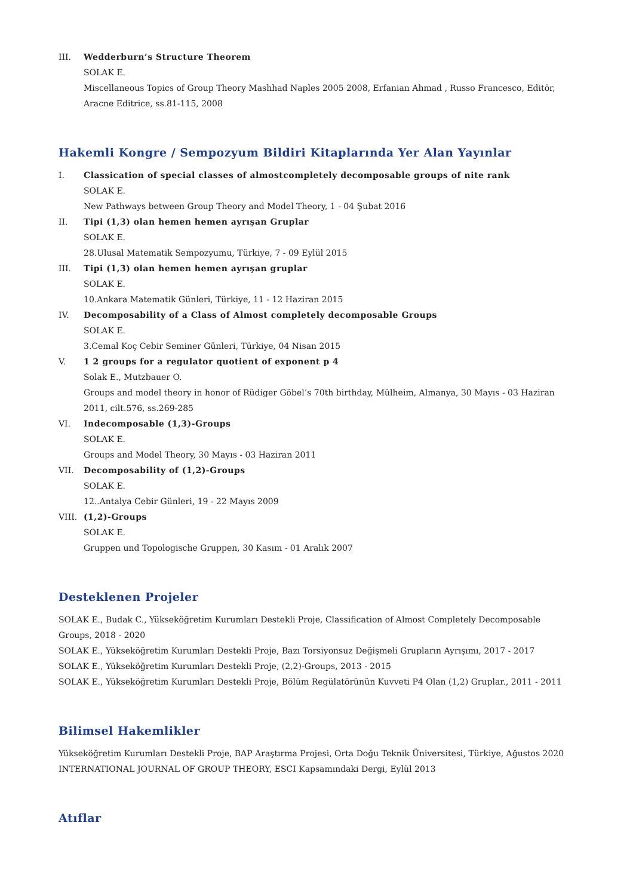III. Wedderburn’s Structure Theorem
SOLAK E.
Miscellaneous Topics of Group Theory Mashhad Naples 2005 2008, Erfanian Ahmad , Russo Francesco, Editör, Aracne Editrice, ss.81-115, 2008
Hakemli Kongre / Sempozyum Bildiri Kitaplarında Yer Alan Yayınlar
I. Classication of special classes of almostcompletely decomposable groups of nite rank
SOLAK E.
New Pathways between Group Theory and Model Theory, 1 - 04 Şubat 2016
II. Tipi (1,3) olan hemen hemen ayrışan Gruplar
SOLAK E.
28.Ulusal Matematik Sempozyumu, Türkiye, 7 - 09 Eylül 2015
III. Tipi (1,3) olan hemen hemen ayrışan gruplar
SOLAK E.
10.Ankara Matematik Günleri, Türkiye, 11 - 12 Haziran 2015
IV. Decomposability of a Class of Almost completely decomposable Groups
SOLAK E.
3.Cemal Koç Cebir Seminer Günleri, Türkiye, 04 Nisan 2015
V. 1 2 groups for a regulator quotient of exponent p 4
Solak E., Mutzbauer O.
Groups and model theory in honor of Rüdiger Göbel’s 70th birthday, Mülheim, Almanya, 30 Mayıs - 03 Haziran 2011, cilt.576, ss.269-285
VI. Indecomposable (1,3)-Groups
SOLAK E.
Groups and Model Theory, 30 Mayıs - 03 Haziran 2011
VII. Decomposability of (1,2)-Groups
SOLAK E.
12..Antalya Cebir Günleri, 19 - 22 Mayıs 2009
VIII. (1,2)-Groups
SOLAK E.
Gruppen und Topologische Gruppen, 30 Kasım - 01 Aralık 2007
Desteklenen Projeler
SOLAK E., Budak C., Yükseköğretim Kurumları Destekli Proje, Classification of Almost Completely Decomposable Groups, 2018 - 2020
SOLAK E., Yükseköğretim Kurumları Destekli Proje, Bazı Torsiyonsuz Değişmeli Grupların Ayrışımı, 2017 - 2017
SOLAK E., Yükseköğretim Kurumları Destekli Proje, (2,2)-Groups, 2013 - 2015
SOLAK E., Yükseköğretim Kurumları Destekli Proje, Bölüm Regülatörünün Kuvveti P4 Olan (1,2) Gruplar., 2011 - 2011
Bilimsel Hakemlikler
Yükseköğretim Kurumları Destekli Proje, BAP Araştırma Projesi, Orta Doğu Teknik Üniversitesi, Türkiye, Ağustos 2020
INTERNATIONAL JOURNAL OF GROUP THEORY, ESCI Kapsamındaki Dergi, Eylül 2013
Atıflar